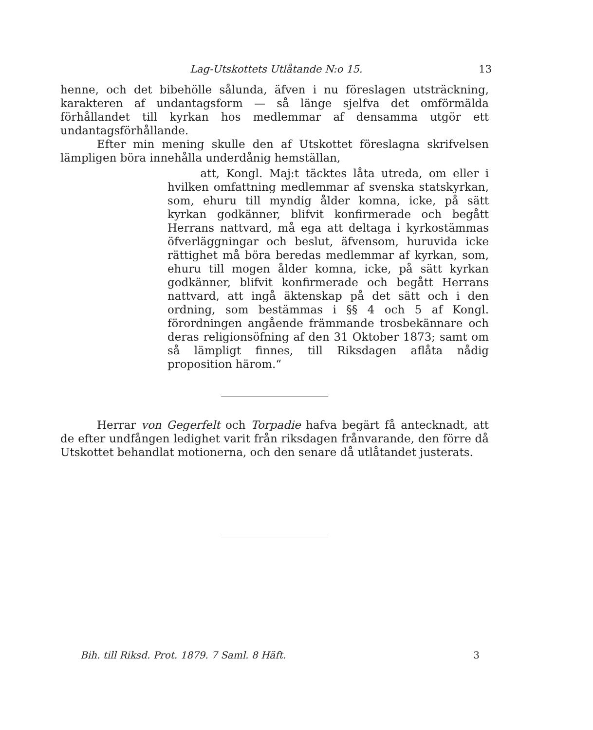Lag-Utskottets Utlåtande N:o 15. 13
henne, och det bibehölle sålunda, äfven i nu föreslagen utsträckning, karakteren af undantagsform — så länge sjelfva det omförmälda förhållandet till kyrkan hos medlemmar af densamma utgör ett undantagsförhållande.
Efter min mening skulle den af Utskottet föreslagna skrifvelsen lämpligen böra innehålla underdånig hemställan,
att, Kongl. Maj:t täcktes låta utreda, om eller i hvilken omfattning medlemmar af svenska statskyrkan, som, ehuru till myndig ålder komna, icke, på sätt kyrkan godkänner, blifvit konfirmerade och begått Herrans nattvard, må ega att deltaga i kyrkostämmas öfverläggningar och beslut, äfvensom, huruvida icke rättighet må böra beredas medlemmar af kyrkan, som, ehuru till mogen ålder komna, icke, på sätt kyrkan godkänner, blifvit konfirmerade och begått Herrans nattvard, att ingå äktenskap på det sätt och i den ordning, som bestämmas i §§ 4 och 5 af Kongl. förordningen angående främmande trosbekännare och deras religionsöfning af den 31 Oktober 1873; samt om så lämpligt finnes, till Riksdagen aflåta nådig proposition härom.“
Herrar von Gegerfelt och Torpadie hafva begärt få antecknadt, att de efter undfången ledighet varit från riksdagen frånvarande, den förre då Utskottet behandlat motionerna, och den senare då utlåtandet justerats.
Bih. till Riksd. Prot. 1879. 7 Saml. 8 Häft. 3